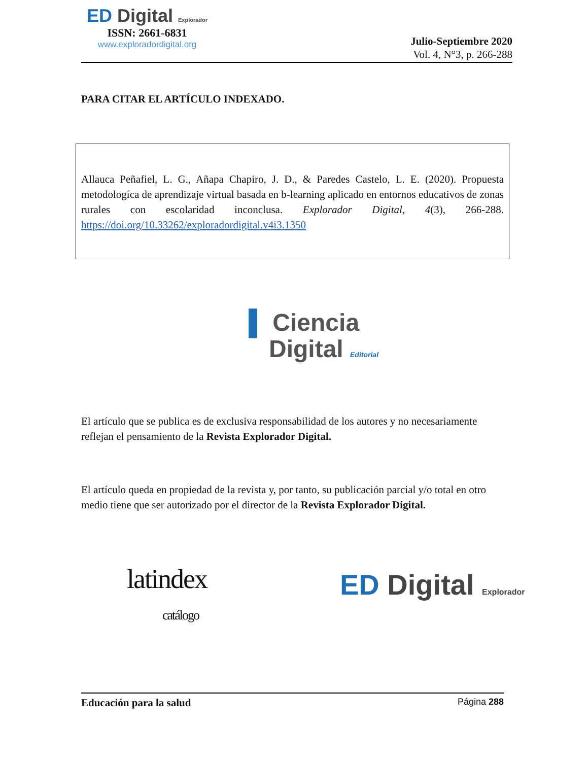ED Digital Explorador
ISSN: 2661-6831
www.exploradordigital.org
Julio-Septiembre 2020
Vol. 4, N°3, p. 266-288
PARA CITAR EL ARTÍCULO INDEXADO.
Allauca Peñafiel, L. G., Añapa Chapiro, J. D., & Paredes Castelo, L. E. (2020). Propuesta metodologíca de aprendizaje virtual basada en b-learning aplicado en entornos educativos de zonas rurales con escolaridad inconclusa. Explorador Digital, 4(3), 266-288. https://doi.org/10.33262/exploradordigital.v4i3.1350
▌ Ciencia
Digital Editorial
El artículo que se publica es de exclusiva responsabilidad de los autores y no necesariamente reflejan el pensamiento de la Revista Explorador Digital.
El artículo queda en propiedad de la revista y, por tanto, su publicación parcial y/o total en otro medio tiene que ser autorizado por el director de la Revista Explorador Digital.
latindex
catálogo
ED Digital Explorador
Educación para la salud Página 288